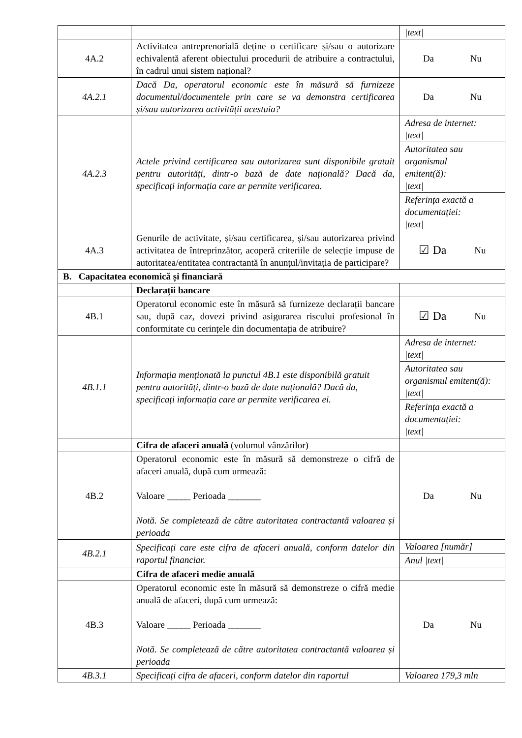| | | /text/ |
| 4A.2 | Activitatea antreprenorială deține o certificare și/sau o autorizare echivalentă aferent obiectului procedurii de atribuire a contractului, în cadrul unui sistem național? | Da Nu |
| 4A.2.1 | Dacă Da, operatorul economic este în măsură să furnizeze documentul/documentele prin care se va demonstra certificarea și/sau autorizarea activității acestuia? | Da Nu |
| 4A.2.3 | Actele privind certificarea sau autorizarea sunt disponibile gratuit pentru autorități, dintr-o bază de date națională? Dacă da, specificați informația care ar permite verificarea. | Adresa de internet: /text/ Autoritatea sau organismul emitent(ă): /text/ Referința exactă a documentației: /text/ |
| 4A.3 | Genurile de activitate, și/sau certificarea, și/sau autorizarea privind activitatea de întreprinzător, acoperă criteriile de selecție impuse de autoritatea/entitatea contractantă în anunțul/invitația de participare? | ☑ Da Nu |
| B. Capacitatea economică și financiară | | |
| | Declarații bancare | |
| 4B.1 | Operatorul economic este în măsură să furnizeze declarații bancare sau, după caz, dovezi privind asigurarea riscului profesional în conformitate cu cerințele din documentația de atribuire? | ☑ Da Nu |
| 4B.1.1 | Informația menționată la punctul 4B.1 este disponibilă gratuit pentru autorități, dintr-o bază de date națională? Dacă da, specificați informația care ar permite verificarea ei. | Adresa de internet: /text/ Autoritatea sau organismul emitent(ă): /text/ Referința exactă a documentației: /text/ |
| | Cifra de afaceri anuală (volumul vânzărilor) | |
| 4B.2 | Operatorul economic este în măsură să demonstreze o cifră de afaceri anuală, după cum urmează: Valoare _____ Perioada _______ Notă. Se completează de către autoritatea contractantă valoarea și perioada | Da Nu |
| 4B.2.1 | Specificați care este cifra de afaceri anuală, conform datelor din raportul financiar. | Valoarea [număr] Anul /text/ |
| | Cifra de afaceri medie anuală | |
| 4B.3 | Operatorul economic este în măsură să demonstreze o cifră medie anuală de afaceri, după cum urmează: Valoare _____ Perioada _______ Notă. Se completează de către autoritatea contractantă valoarea și perioada | Da Nu |
| 4B.3.1 | Specificați cifra de afaceri, conform datelor din raportul | Valoarea 179,3 mln |